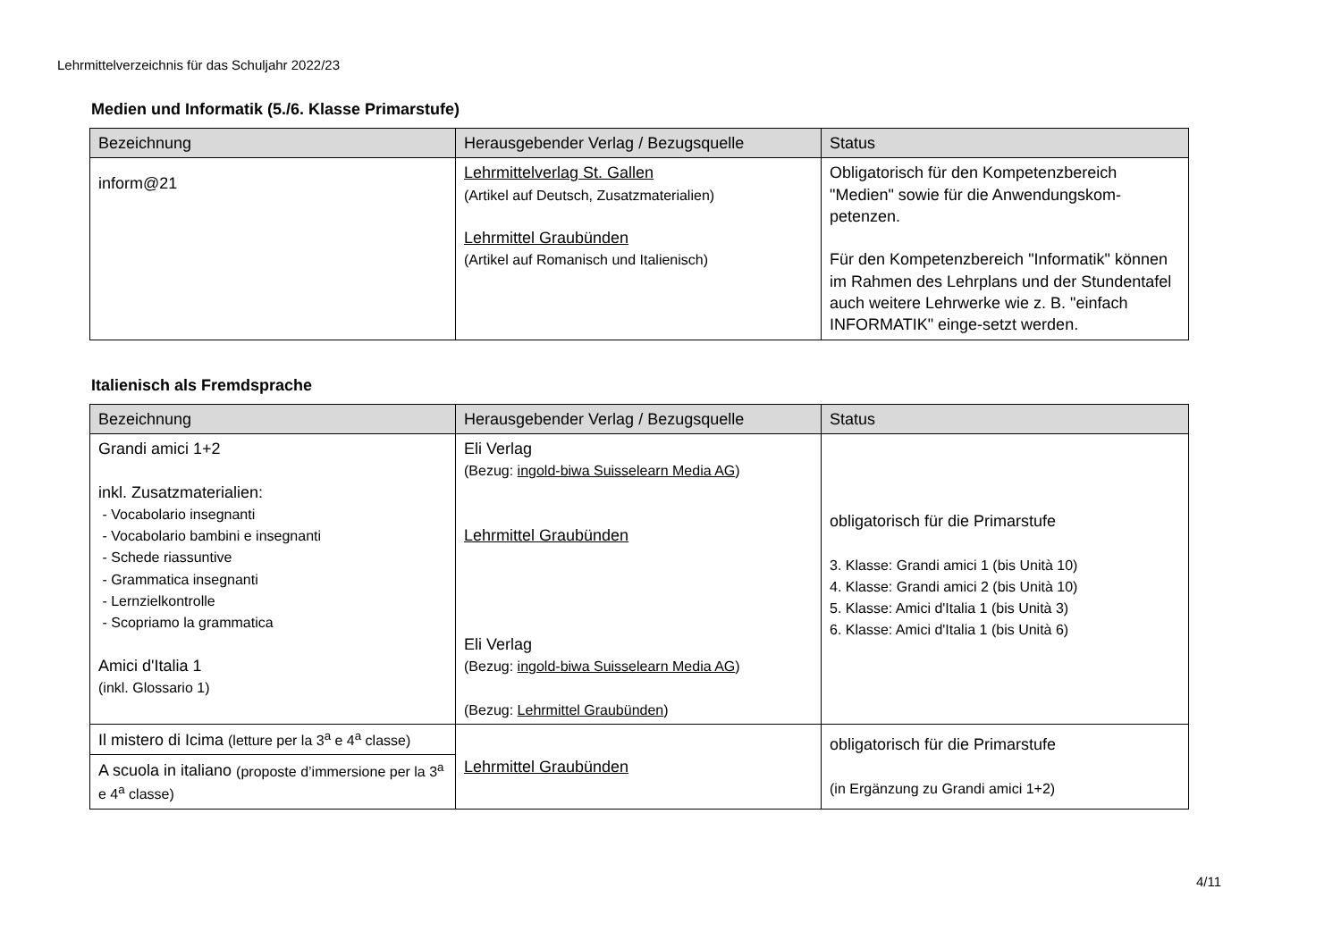Lehrmittelverzeichnis für das Schuljahr 2022/23
Medien und Informatik (5./6. Klasse Primarstufe)
| Bezeichnung | Herausgebender Verlag / Bezugsquelle | Status |
| --- | --- | --- |
| inform@21 | Lehrmittelverlag St. Gallen (Artikel auf Deutsch, Zusatzmaterialien) Lehrmittel Graubünden (Artikel auf Romanisch und Italienisch) | Obligatorisch für den Kompetenzbereich "Medien" sowie für die Anwendungskom-petenzen. Für den Kompetenzbereich "Informatik" können im Rahmen des Lehrplans und der Stundentafel auch weitere Lehrwerke wie z. B. "einfach INFORMATIK" einge-setzt werden. |
Italienisch als Fremdsprache
| Bezeichnung | Herausgebender Verlag / Bezugsquelle | Status |
| --- | --- | --- |
| Grandi amici 1+2 inkl. Zusatzmaterialien: - Vocabolario insegnanti - Vocabolario bambini e insegnanti - Schede riassuntive - Grammatica insegnanti - Lernzielkontrolle - Scopriamo la grammatica Amici d'Italia 1 (inkl. Glossario 1) | Eli Verlag (Bezug: ingold-biwa Suisselearn Media AG ) Lehrmittel Graubünden Eli Verlag (Bezug: ingold-biwa Suisselearn Media AG ) (Bezug: Lehrmittel Graubünden ) | obligatorisch für die Primarstufe 3. Klasse: Grandi amici 1 (bis Unità 10) 4. Klasse: Grandi amici 2 (bis Unità 10) 5. Klasse: Amici d'Italia 1 (bis Unità 3) 6. Klasse: Amici d'Italia 1 (bis Unità 6) |
| Il mistero di Icima (letture per la 3<sup>a</sup> e 4<sup>a</sup> classe) | Lehrmittel Graubünden | obligatorisch für die Primarstufe (in Ergänzung zu Grandi amici 1+2) |
| A scuola in italiano (proposte d’immersione per la 3<sup>a</sup> e 4<sup>a</sup> classe) | | |
4/11